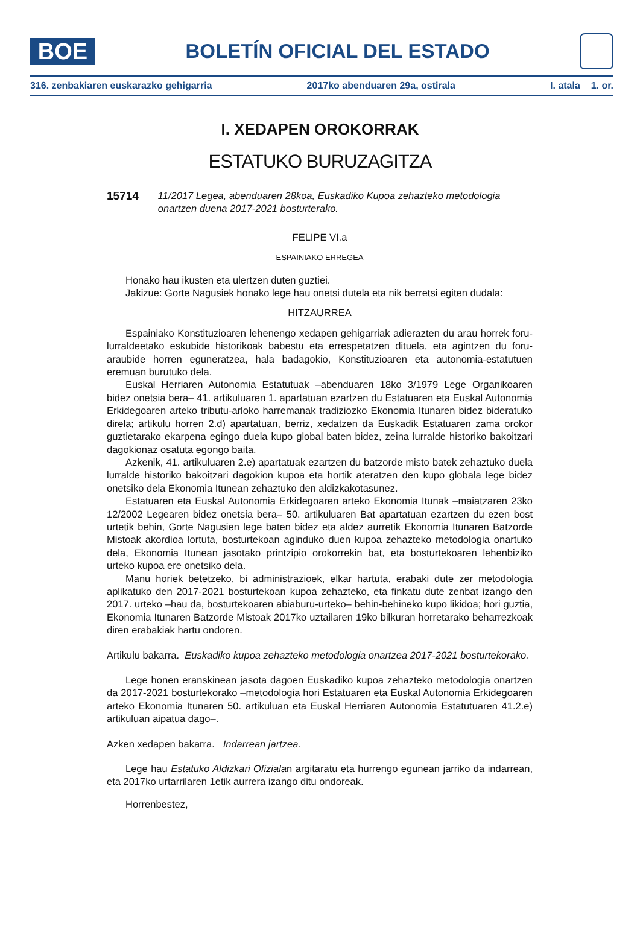BOE
BOLETÍN OFICIAL DEL ESTADO
316. zenbakiaren euskarazko gehigarria 2017ko abenduaren 29a, ostirala I. atala 1. or.
I. XEDAPEN OROKORRAK
ESTATUKO BURUZAGITZA
15714 11/2017 Legea, abenduaren 28koa, Euskadiko Kupoa zehazteko metodologia onartzen duena 2017-2021 bosturterako.
FELIPE VI.a
ESPAINIAKO ERREGEA
Honako hau ikusten eta ulertzen duten guztiei.
Jakizue: Gorte Nagusiek honako lege hau onetsi dutela eta nik berretsi egiten dudala:
HITZAURREA
Espainiako Konstituzioaren lehenengo xedapen gehigarriak adierazten du arau horrek foru-lurraldeetako eskubide historikoak babestu eta errespetatzen dituela, eta agintzen du foru-araubide horren eguneratzea, hala badagokio, Konstituzioaren eta autonomia-estatutuen eremuan burutuko dela.
Euskal Herriaren Autonomia Estatutuak –abenduaren 18ko 3/1979 Lege Organikoaren bidez onetsia bera– 41. artikuluaren 1. apartatuan ezartzen du Estatuaren eta Euskal Autonomia Erkidegoaren arteko tributu-arloko harremanak tradiziozko Ekonomia Itunaren bidez bideratuko direla; artikulu horren 2.d) apartatuan, berriz, xedatzen da Euskadik Estatuaren zama orokor guztietarako ekarpena egingo duela kupo global baten bidez, zeina lurralde historiko bakoitzari dagokionaz osatuta egongo baita.
Azkenik, 41. artikuluaren 2.e) apartatuak ezartzen du batzorde misto batek zehaztuko duela lurralde historiko bakoitzari dagokion kupoa eta hortik ateratzen den kupo globala lege bidez onetsiko dela Ekonomia Itunean zehaztuko den aldizkakotasunez.
Estatuaren eta Euskal Autonomia Erkidegoaren arteko Ekonomia Itunak –maiatzaren 23ko 12/2002 Legearen bidez onetsia bera– 50. artikuluaren Bat apartatuan ezartzen du ezen bost urtetik behin, Gorte Nagusien lege baten bidez eta aldez aurretik Ekonomia Itunaren Batzorde Mistoak akordioa lortuta, bosturtekoan aginduko duen kupoa zehazteko metodologia onartuko dela, Ekonomia Itunean jasotako printzipio orokorrekin bat, eta bosturtekoaren lehenbiziko urteko kupoa ere onetsiko dela.
Manu horiek betetzeko, bi administrazioek, elkar hartuta, erabaki dute zer metodologia aplikatuko den 2017-2021 bosturtekoan kupoa zehazteko, eta finkatu dute zenbat izango den 2017. urteko –hau da, bosturtekoaren abiaburu-urteko– behin-behineko kupo likidoa; hori guztia, Ekonomia Itunaren Batzorde Mistoak 2017ko uztailaren 19ko bilkuran horretarako beharrezkoak diren erabakiak hartu ondoren.
Artikulu bakarra. Euskadiko kupoa zehazteko metodologia onartzea 2017-2021 bosturtekorako.
Lege honen eranskinean jasota dagoen Euskadiko kupoa zehazteko metodologia onartzen da 2017-2021 bosturtekorako –metodologia hori Estatuaren eta Euskal Autonomia Erkidegoaren arteko Ekonomia Itunaren 50. artikuluan eta Euskal Herriaren Autonomia Estatutuaren 41.2.e) artikuluan aipatua dago–.
Azken xedapen bakarra. Indarrean jartzea.
Lege hau Estatuko Aldizkari Ofizialan argitaratu eta hurrengo egunean jarriko da indarrean, eta 2017ko urtarrilaren 1etik aurrera izango ditu ondoreak.
Horrenbestez,